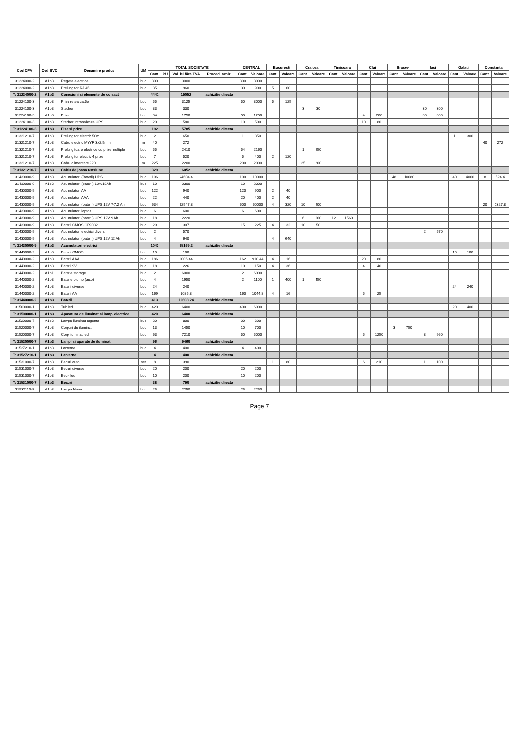| Cod CPV | Cod BVC | Denumire produs | UM | TOTAL SOCIETATE | | | | CENTRAL | | București | | Craiova | | Timișoara | | Cluj | | Brașov | | Iași | | Galați | | Constanța | |
| --- | --- | --- | --- | --- | --- | --- | --- | --- | --- | --- | --- | --- | --- | --- | --- | --- | --- | --- | --- | --- | --- | --- | --- | --- | --- |
| | | | | Cant. | PU | Val. lei fără TVA | Proced. achiz. | Cant. | Valoare | Cant. | Valoare | Cant. | Valoare | Cant. | Valoare | Cant. | Valoare | Cant. | Valoare | Cant. | Valoare | Cant. | Valoare | Cant. | Valoare |
| 31224000-2 | A1b3 | Reglete electrice | buc | 300 | | 3000 | | 300 | 3000 | | | | | | | | | | | | | | | | |
| 31224000-2 | A1b3 | Prelungitor RJ 45 | buc | 35 | | 960 | | 30 | 900 | 5 | 60 | | | | | | | | | | | | | | |
| T: 31224000-2 | A1b3 | Conexiuni si elemente de contact | | 4441 | | 15052 | achizitie directa | | | | | | | | | | | | | | | | | | |
| 31224100-3 | A1b3 | Prize retea cat5e | buc | 55 | | 3125 | | 50 | 3000 | 5 | 125 | | | | | | | | | | | | | | |
| 31224100-3 | A1b3 | Stecher | buc | 33 | | 330 | | | | | | 3 | 30 | | | | | | | 30 | 300 | | | | |
| 31224100-3 | A1b3 | Prize | buc | 84 | | 1750 | | 50 | 1250 | | | | | | | 4 | 200 | | | 30 | 300 | | | | |
| 31224100-3 | A1b3 | Stecher intrare/iesire UPS | buc | 20 | | 580 | | 10 | 500 | | | | | | | 10 | 80 | | | | | | | | |
| T: 31224100-3 | A1b3 | Fise si prize | | 192 | | 5785 | achizitie directa | | | | | | | | | | | | | | | | | | |
| 31321210-7 | A1b3 | Prelungitor electric 50m | buc | 2 | | 650 | | 1 | 350 | | | | | | | | | | | | | 1 | 300 | | |
| 31321210-7 | A1b3 | Cablu electric MYYF 3x2.5mm | m | 40 | | 272 | | | | | | | | | | | | | | | | | | 40 | 272 |
| 31321210-7 | A1b3 | Prelungitoare electrice cu prize multiple | buc | 55 | | 2410 | | 54 | 2160 | | | 1 | 250 | | | | | | | | | | | | |
| 31321210-7 | A1b3 | Prelungitor electric 4 prize | buc | 7 | | 520 | | 5 | 400 | 2 | 120 | | | | | | | | | | | | | | |
| 31321210-7 | A1b3 | Cablu alimentare 220 | m | 225 | | 2200 | | 200 | 2000 | | | 25 | 200 | | | | | | | | | | | | |
| T: 31321210-7 | A1b3 | Cablu de joasa tensiune | | 329 | | 6052 | achizitie directa | | | | | | | | | | | | | | | | | | |
| 31430000-9 | A1b3 | Acumulatori (Baterii) UPS | buc | 196 | | 24604.4 | | 100 | 10000 | | | | | | | | | 48 | 10080 | | | 40 | 4000 | 8 | 524.4 |
| 31430000-9 | A1b3 | Acumulatori (baterii) 12V/18Ah | buc | 10 | | 2300 | | 10 | 2300 | | | | | | | | | | | | | | | | |
| 31430000-9 | A1b3 | Acumulatori AA | buc | 122 | | 940 | | 120 | 900 | 2 | 40 | | | | | | | | | | | | | | |
| 31430000-9 | A1b3 | Acumulatori AAA | buc | 22 | | 440 | | 20 | 400 | 2 | 40 | | | | | | | | | | | | | | |
| 31430000-9 | A1b3 | Acumulatori (baterii) UPS 12V 7-7.2 Ah | buc | 634 | | 62547.8 | | 600 | 60000 | 4 | 320 | 10 | 900 | | | | | | | | | | | 20 | 1327.8 |
| 31430000-9 | A1b3 | Acumulatori laptop | buc | 6 | | 600 | | 6 | 600 | | | | | | | | | | | | | | | | |
| 31430000-9 | A1b3 | Acumulatori (baterii) UPS 12V 9 Ah | buc | 18 | | 2220 | | | | | | 6 | 660 | 12 | 1560 | | | | | | | | | | |
| 31430000-9 | A1b3 | Baterii CMOS CR2032 | buc | 29 | | 307 | | 15 | 225 | 4 | 32 | 10 | 50 | | | | | | | | | | | | |
| 31430000-9 | A1b3 | Acumulatori electrici diversi | buc | 2 | | 570 | | | | | | | | | | | | | | 2 | 570 | | | | |
| 31430000-9 | A1b3 | Acumulatori (baterii) UPS 12V 12 Ah | buc | 4 | | 640 | | | | 4 | 640 | | | | | | | | | | | | | | |
| T: 31430000-9 | A1b3 | Acumulatori electrici | | 1043 | | 95169.2 | achizitie directa | | | | | | | | | | | | | | | | | | |
| 31440000-2 | A1b3 | Baterii CMOS | buc | 10 | | 100 | | | | | | | | | | | | | | | | 10 | 100 | | |
| 31440000-2 | A1b3 | Baterii AAA | buc | 186 | | 1006.44 | | 162 | 910.44 | 4 | 16 | | | | | 20 | 80 | | | | | | | | |
| 31440000-2 | A1b3 | Baterii 9V | buc | 18 | | 226 | | 10 | 150 | 4 | 36 | | | | | 4 | 40 | | | | | | | | |
| 31440000-2 | A1b1 | Baterie storage | buc | 2 | | 6000 | | 2 | 6000 | | | | | | | | | | | | | | | | |
| 31440000-2 | A1b3 | Baterie plumb (auto) | buc | 4 | | 1950 | | 2 | 1100 | 1 | 400 | 1 | 450 | | | | | | | | | | | | |
| 31440000-2 | A1b3 | Baterii diverse | buc | 24 | | 240 | | | | | | | | | | | | | | | | 24 | 240 | | |
| 31440000-2 | A1b3 | Baterii AA | buc | 169 | | 1085.8 | | 160 | 1044.8 | 4 | 16 | | | | | 5 | 25 | | | | | | | | |
| T: 31440000-2 | A1b3 | Baterii | | 413 | | 10608.24 | achizitie directa | | | | | | | | | | | | | | | | | | |
| 31500000-1 | A1b3 | Tub led | buc | 420 | | 6400 | | 400 | 6000 | | | | | | | | | | | | | 20 | 400 | | |
| T: 31500000-1 | A1b3 | Aparatura de iluminat si lampi electrice | | 420 | | 6400 | achizitie directa | | | | | | | | | | | | | | | | | | |
| 31520000-7 | A1b3 | Lampa iluminat urgenta | buc | 20 | | 800 | | 20 | 800 | | | | | | | | | | | | | | | | |
| 31520000-7 | A1b3 | Corpuri de iluminat | buc | 13 | | 1450 | | 10 | 700 | | | | | | | | | 3 | 750 | | | | | | |
| 31520000-7 | A1b3 | Corp iluminat led | buc | 63 | | 7210 | | 50 | 5000 | | | | | | | 5 | 1250 | | | 8 | 960 | | | | |
| T: 31520000-7 | A1b3 | Lampi si aparate de iluminat | | 96 | | 9460 | achizitie directa | | | | | | | | | | | | | | | | | | |
| 31527210-1 | A1b3 | Lanterne | buc | 4 | | 400 | | 4 | 400 | | | | | | | | | | | | | | | | |
| T: 31527210-1 | A1b3 | Lanterne | | 4 | | 400 | achizitie directa | | | | | | | | | | | | | | | | | | |
| 31531000-7 | A1b3 | Becuri auto | set | 8 | | 390 | | | | 1 | 80 | | | | | 6 | 210 | | | 1 | 100 | | | | |
| 31531000-7 | A1b3 | Becuri diverse | buc | 20 | | 200 | | 20 | 200 | | | | | | | | | | | | | | | | |
| 31531000-7 | A1b3 | Bec - led | buc | 10 | | 200 | | 10 | 200 | | | | | | | | | | | | | | | | |
| T: 31531000-7 | A1b3 | Becuri | | 38 | | 790 | achizitie directa | | | | | | | | | | | | | | | | | | |
| 31532110-8 | A1b3 | Lampa Neon | buc | 25 | | 2250 | | 25 | 2250 | | | | | | | | | | | | | | | | |
Page 7